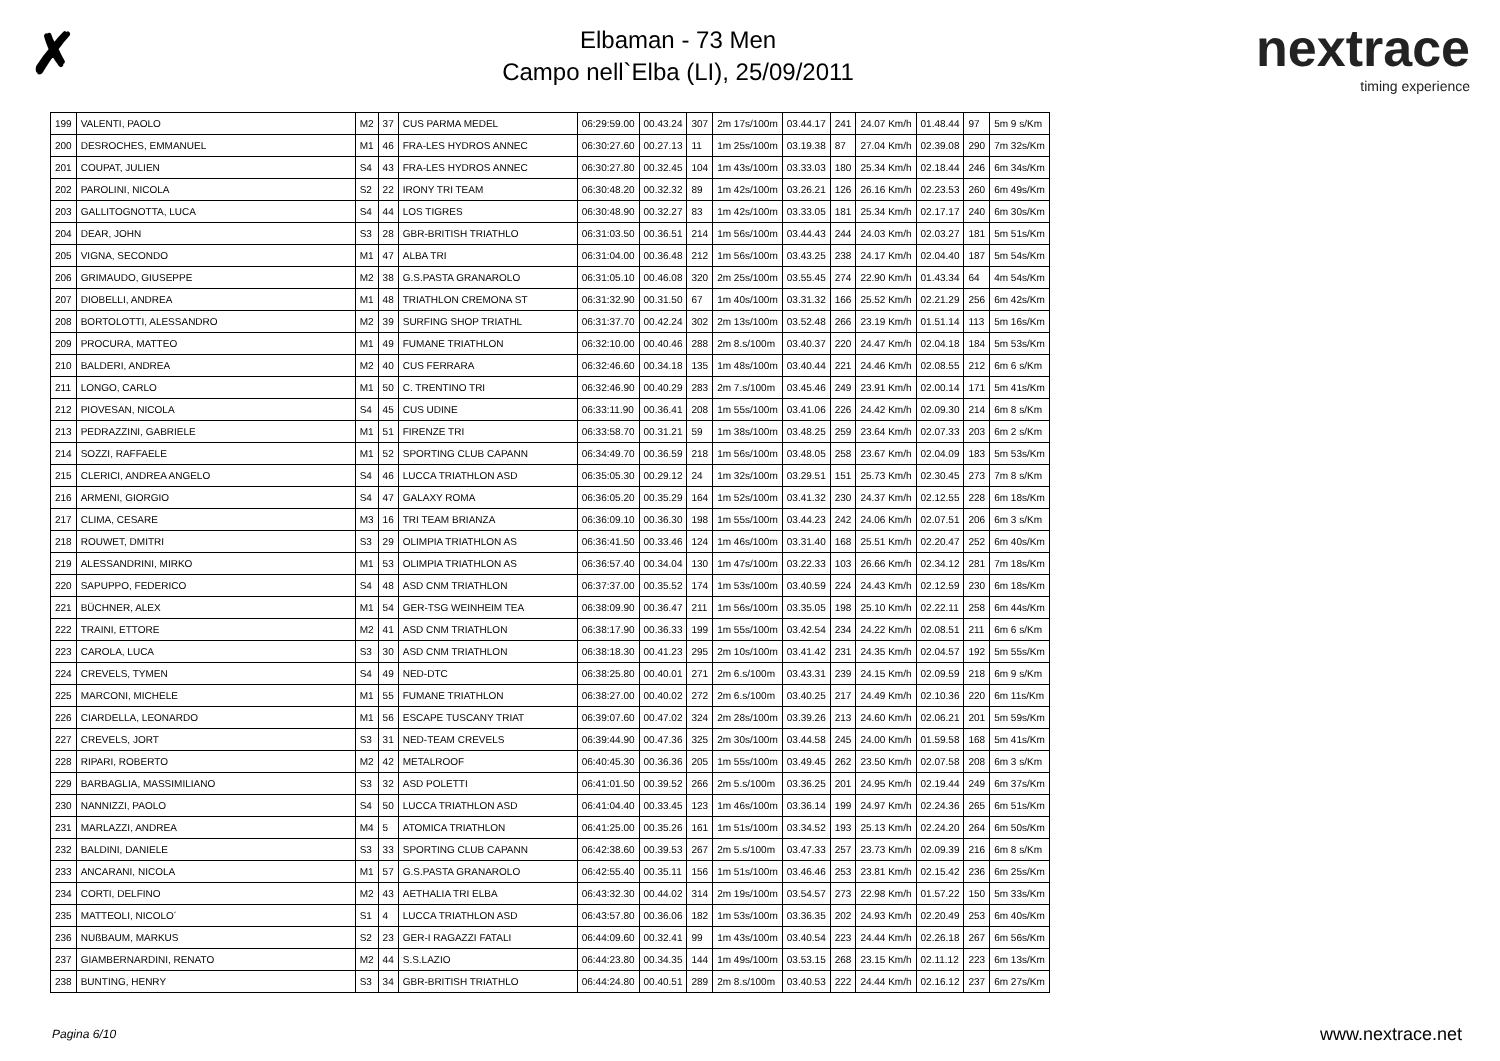✗
Elbaman - 73 Men
Campo nell`Elba (LI), 25/09/2011
nextrace
timing experience
| 199 | VALENTI, PAOLO | M2 | 37 | CUS PARMA MEDEL | 06:29:59.00 | 00.43.24 | 307 | 2m 17s/100m | 03.44.17 | 241 | 24.07 Km/h | 01.48.44 | 97 | 5m 9 s/Km |
| 200 | DESROCHES, EMMANUEL | M1 | 46 | FRA-LES HYDROS ANNEC | 06:30:27.60 | 00.27.13 | 11 | 1m 25s/100m | 03.19.38 | 87 | 27.04 Km/h | 02.39.08 | 290 | 7m 32s/Km |
| 201 | COUPAT, JULIEN | S4 | 43 | FRA-LES HYDROS ANNEC | 06:30:27.80 | 00.32.45 | 104 | 1m 43s/100m | 03.33.03 | 180 | 25.34 Km/h | 02.18.44 | 246 | 6m 34s/Km |
| 202 | PAROLINI, NICOLA | S2 | 22 | IRONY TRI TEAM | 06:30:48.20 | 00.32.32 | 89 | 1m 42s/100m | 03.26.21 | 126 | 26.16 Km/h | 02.23.53 | 260 | 6m 49s/Km |
| 203 | GALLITOGNOTTA, LUCA | S4 | 44 | LOS TIGRES | 06:30:48.90 | 00.32.27 | 83 | 1m 42s/100m | 03.33.05 | 181 | 25.34 Km/h | 02.17.17 | 240 | 6m 30s/Km |
| 204 | DEAR, JOHN | S3 | 28 | GBR-BRITISH TRIATHLO | 06:31:03.50 | 00.36.51 | 214 | 1m 56s/100m | 03.44.43 | 244 | 24.03 Km/h | 02.03.27 | 181 | 5m 51s/Km |
| 205 | VIGNA, SECONDO | M1 | 47 | ALBA TRI | 06:31:04.00 | 00.36.48 | 212 | 1m 56s/100m | 03.43.25 | 238 | 24.17 Km/h | 02.04.40 | 187 | 5m 54s/Km |
| 206 | GRIMAUDO, GIUSEPPE | M2 | 38 | G.S.PASTA GRANAROLO | 06:31:05.10 | 00.46.08 | 320 | 2m 25s/100m | 03.55.45 | 274 | 22.90 Km/h | 01.43.34 | 64 | 4m 54s/Km |
| 207 | DIOBELLI, ANDREA | M1 | 48 | TRIATHLON CREMONA ST | 06:31:32.90 | 00.31.50 | 67 | 1m 40s/100m | 03.31.32 | 166 | 25.52 Km/h | 02.21.29 | 256 | 6m 42s/Km |
| 208 | BORTOLOTTI, ALESSANDRO | M2 | 39 | SURFING SHOP TRIATHL | 06:31:37.70 | 00.42.24 | 302 | 2m 13s/100m | 03.52.48 | 266 | 23.19 Km/h | 01.51.14 | 113 | 5m 16s/Km |
| 209 | PROCURA, MATTEO | M1 | 49 | FUMANE TRIATHLON | 06:32:10.00 | 00.40.46 | 288 | 2m 8.s/100m | 03.40.37 | 220 | 24.47 Km/h | 02.04.18 | 184 | 5m 53s/Km |
| 210 | BALDERI, ANDREA | M2 | 40 | CUS FERRARA | 06:32:46.60 | 00.34.18 | 135 | 1m 48s/100m | 03.40.44 | 221 | 24.46 Km/h | 02.08.55 | 212 | 6m 6 s/Km |
| 211 | LONGO, CARLO | M1 | 50 | C. TRENTINO TRI | 06:32:46.90 | 00.40.29 | 283 | 2m 7.s/100m | 03.45.46 | 249 | 23.91 Km/h | 02.00.14 | 171 | 5m 41s/Km |
| 212 | PIOVESAN, NICOLA | S4 | 45 | CUS UDINE | 06:33:11.90 | 00.36.41 | 208 | 1m 55s/100m | 03.41.06 | 226 | 24.42 Km/h | 02.09.30 | 214 | 6m 8 s/Km |
| 213 | PEDRAZZINI, GABRIELE | M1 | 51 | FIRENZE TRI | 06:33:58.70 | 00.31.21 | 59 | 1m 38s/100m | 03.48.25 | 259 | 23.64 Km/h | 02.07.33 | 203 | 6m 2 s/Km |
| 214 | SOZZI, RAFFAELE | M1 | 52 | SPORTING CLUB CAPANN | 06:34:49.70 | 00.36.59 | 218 | 1m 56s/100m | 03.48.05 | 258 | 23.67 Km/h | 02.04.09 | 183 | 5m 53s/Km |
| 215 | CLERICI, ANDREA ANGELO | S4 | 46 | LUCCA TRIATHLON ASD | 06:35:05.30 | 00.29.12 | 24 | 1m 32s/100m | 03.29.51 | 151 | 25.73 Km/h | 02.30.45 | 273 | 7m 8 s/Km |
| 216 | ARMENI, GIORGIO | S4 | 47 | GALAXY ROMA | 06:36:05.20 | 00.35.29 | 164 | 1m 52s/100m | 03.41.32 | 230 | 24.37 Km/h | 02.12.55 | 228 | 6m 18s/Km |
| 217 | CLIMA, CESARE | M3 | 16 | TRI TEAM BRIANZA | 06:36:09.10 | 00.36.30 | 198 | 1m 55s/100m | 03.44.23 | 242 | 24.06 Km/h | 02.07.51 | 206 | 6m 3 s/Km |
| 218 | ROUWET, DMITRI | S3 | 29 | OLIMPIA TRIATHLON AS | 06:36:41.50 | 00.33.46 | 124 | 1m 46s/100m | 03.31.40 | 168 | 25.51 Km/h | 02.20.47 | 252 | 6m 40s/Km |
| 219 | ALESSANDRINI, MIRKO | M1 | 53 | OLIMPIA TRIATHLON AS | 06:36:57.40 | 00.34.04 | 130 | 1m 47s/100m | 03.22.33 | 103 | 26.66 Km/h | 02.34.12 | 281 | 7m 18s/Km |
| 220 | SAPUPPO, FEDERICO | S4 | 48 | ASD CNM TRIATHLON | 06:37:37.00 | 00.35.52 | 174 | 1m 53s/100m | 03.40.59 | 224 | 24.43 Km/h | 02.12.59 | 230 | 6m 18s/Km |
| 221 | BÜCHNER, ALEX | M1 | 54 | GER-TSG WEINHEIM TEA | 06:38:09.90 | 00.36.47 | 211 | 1m 56s/100m | 03.35.05 | 198 | 25.10 Km/h | 02.22.11 | 258 | 6m 44s/Km |
| 222 | TRAINI, ETTORE | M2 | 41 | ASD CNM TRIATHLON | 06:38:17.90 | 00.36.33 | 199 | 1m 55s/100m | 03.42.54 | 234 | 24.22 Km/h | 02.08.51 | 211 | 6m 6 s/Km |
| 223 | CAROLA, LUCA | S3 | 30 | ASD CNM TRIATHLON | 06:38:18.30 | 00.41.23 | 295 | 2m 10s/100m | 03.41.42 | 231 | 24.35 Km/h | 02.04.57 | 192 | 5m 55s/Km |
| 224 | CREVELS, TYMEN | S4 | 49 | NED-DTC | 06:38:25.80 | 00.40.01 | 271 | 2m 6.s/100m | 03.43.31 | 239 | 24.15 Km/h | 02.09.59 | 218 | 6m 9 s/Km |
| 225 | MARCONI, MICHELE | M1 | 55 | FUMANE TRIATHLON | 06:38:27.00 | 00.40.02 | 272 | 2m 6.s/100m | 03.40.25 | 217 | 24.49 Km/h | 02.10.36 | 220 | 6m 11s/Km |
| 226 | CIARDELLA, LEONARDO | M1 | 56 | ESCAPE TUSCANY TRIAT | 06:39:07.60 | 00.47.02 | 324 | 2m 28s/100m | 03.39.26 | 213 | 24.60 Km/h | 02.06.21 | 201 | 5m 59s/Km |
| 227 | CREVELS, JORT | S3 | 31 | NED-TEAM CREVELS | 06:39:44.90 | 00.47.36 | 325 | 2m 30s/100m | 03.44.58 | 245 | 24.00 Km/h | 01.59.58 | 168 | 5m 41s/Km |
| 228 | RIPARI, ROBERTO | M2 | 42 | METALROOF | 06:40:45.30 | 00.36.36 | 205 | 1m 55s/100m | 03.49.45 | 262 | 23.50 Km/h | 02.07.58 | 208 | 6m 3 s/Km |
| 229 | BARBAGLIA, MASSIMILIANO | S3 | 32 | ASD POLETTI | 06:41:01.50 | 00.39.52 | 266 | 2m 5.s/100m | 03.36.25 | 201 | 24.95 Km/h | 02.19.44 | 249 | 6m 37s/Km |
| 230 | NANNIZZI, PAOLO | S4 | 50 | LUCCA TRIATHLON ASD | 06:41:04.40 | 00.33.45 | 123 | 1m 46s/100m | 03.36.14 | 199 | 24.97 Km/h | 02.24.36 | 265 | 6m 51s/Km |
| 231 | MARLAZZI, ANDREA | M4 | 5 | ATOMICA TRIATHLON | 06:41:25.00 | 00.35.26 | 161 | 1m 51s/100m | 03.34.52 | 193 | 25.13 Km/h | 02.24.20 | 264 | 6m 50s/Km |
| 232 | BALDINI, DANIELE | S3 | 33 | SPORTING CLUB CAPANN | 06:42:38.60 | 00.39.53 | 267 | 2m 5.s/100m | 03.47.33 | 257 | 23.73 Km/h | 02.09.39 | 216 | 6m 8 s/Km |
| 233 | ANCARANI, NICOLA | M1 | 57 | G.S.PASTA GRANAROLO | 06:42:55.40 | 00.35.11 | 156 | 1m 51s/100m | 03.46.46 | 253 | 23.81 Km/h | 02.15.42 | 236 | 6m 25s/Km |
| 234 | CORTI, DELFINO | M2 | 43 | AETHALIA TRI ELBA | 06:43:32.30 | 00.44.02 | 314 | 2m 19s/100m | 03.54.57 | 273 | 22.98 Km/h | 01.57.22 | 150 | 5m 33s/Km |
| 235 | MATTEOLI, NICOLO´ | S1 | 4 | LUCCA TRIATHLON ASD | 06:43:57.80 | 00.36.06 | 182 | 1m 53s/100m | 03.36.35 | 202 | 24.93 Km/h | 02.20.49 | 253 | 6m 40s/Km |
| 236 | NUßBAUM, MARKUS | S2 | 23 | GER-I RAGAZZI FATALI | 06:44:09.60 | 00.32.41 | 99 | 1m 43s/100m | 03.40.54 | 223 | 24.44 Km/h | 02.26.18 | 267 | 6m 56s/Km |
| 237 | GIAMBERNARDINI, RENATO | M2 | 44 | S.S.LAZIO | 06:44:23.80 | 00.34.35 | 144 | 1m 49s/100m | 03.53.15 | 268 | 23.15 Km/h | 02.11.12 | 223 | 6m 13s/Km |
| 238 | BUNTING, HENRY | S3 | 34 | GBR-BRITISH TRIATHLO | 06:44:24.80 | 00.40.51 | 289 | 2m 8.s/100m | 03.40.53 | 222 | 24.44 Km/h | 02.16.12 | 237 | 6m 27s/Km |
Pagina 6/10 www.nextrace.net